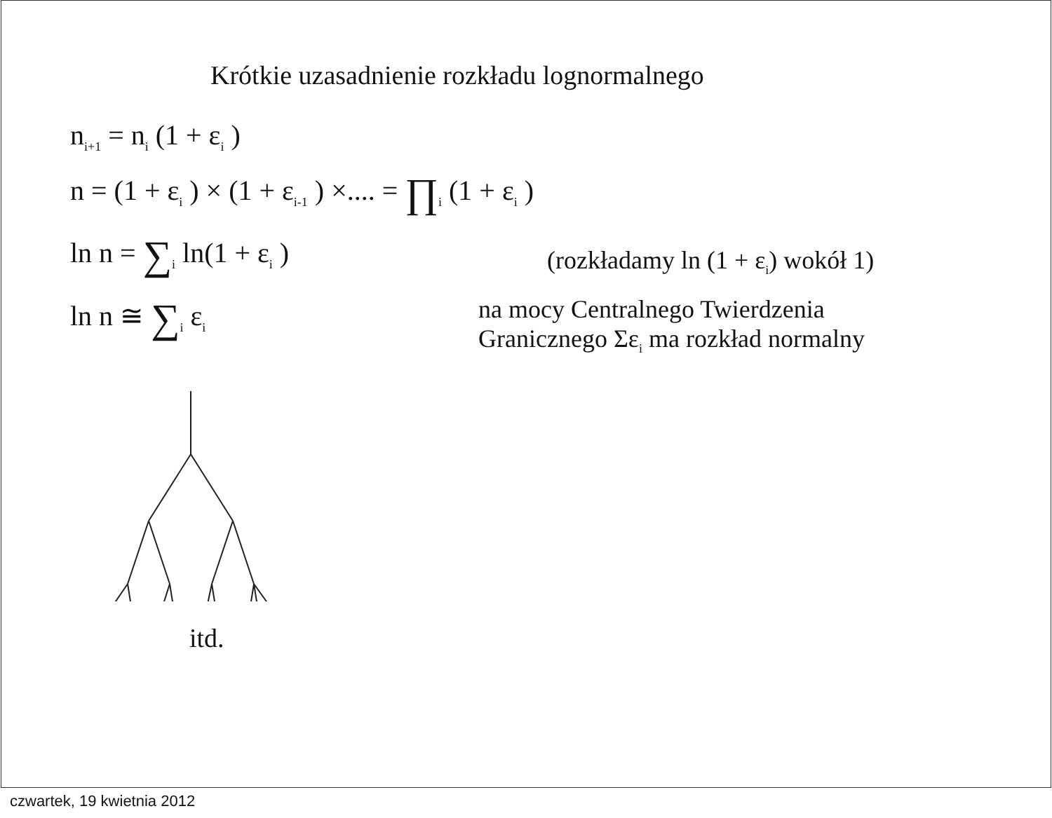Krótkie uzasadnienie rozkładu lognormalnego
n<sub>i+1</sub> = n<sub>i</sub> (1 + ε<sub>i</sub> )
n = (1 + ε<sub>i</sub> ) × (1 + ε<sub>i-1</sub> ) ×.... = ∏<sub>i</sub> (1 + ε<sub>i</sub> )
ln n = ∑<sub>i</sub> ln(1 + ε<sub>i</sub> )
(rozkładamy ln (1 + ε<sub>i</sub>) wokół 1)
ln n ≅ ∑<sub>i</sub> ε<sub>i</sub>
na mocy Centralnego Twierdzenia
Granicznego Σε<sub>i</sub> ma rozkład normalny
itd.
czwartek, 19 kwietnia 2012